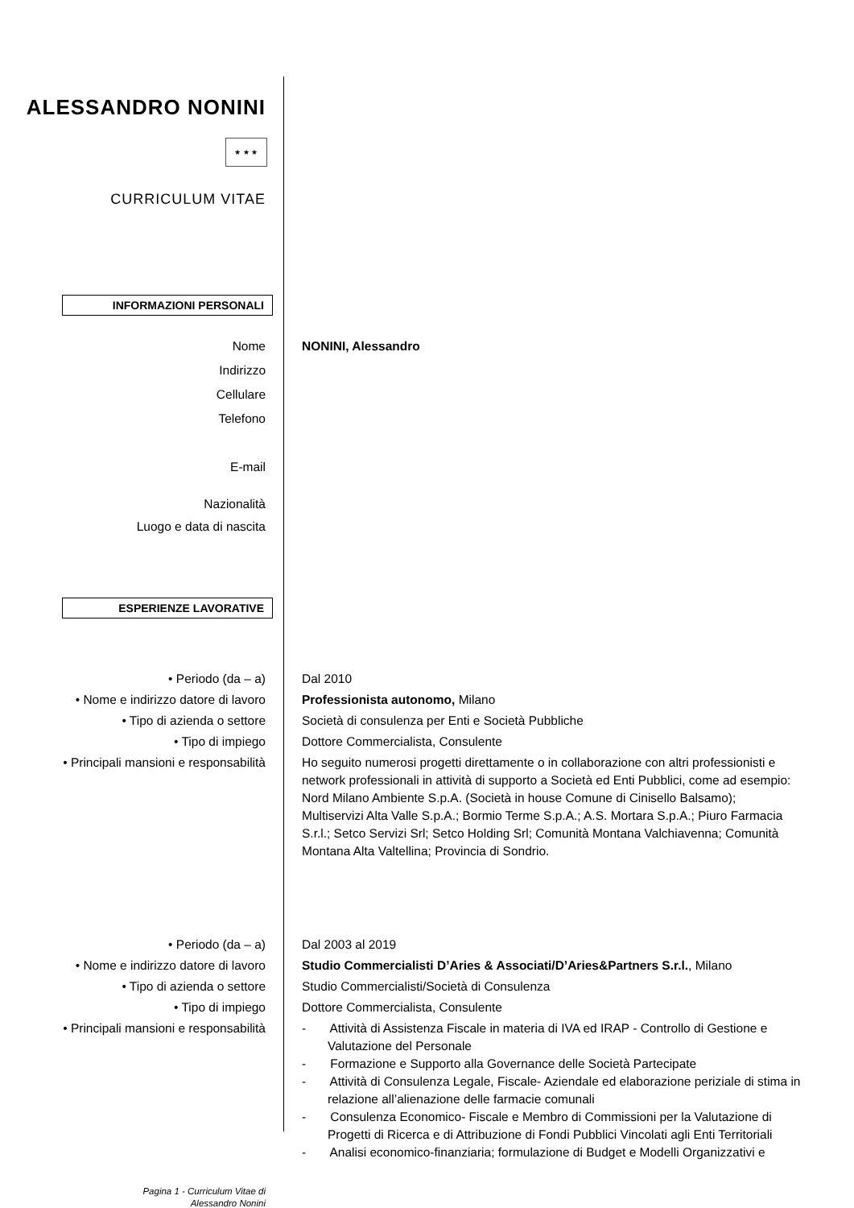ALESSANDRO NONINI
★ ★ ★
CURRICULUM VITAE
INFORMAZIONI PERSONALI
Nome NONINI, Alessandro
Indirizzo
Cellulare
Telefono
E-mail
Nazionalità
Luogo e data di nascita
ESPERIENZE LAVORATIVE
• Periodo (da – a) Dal 2010
• Nome e indirizzo datore di lavoro Professionista autonomo, Milano
• Tipo di azienda o settore Società di consulenza per Enti e Società Pubbliche
• Tipo di impiego Dottore Commercialista, Consulente
• Principali mansioni e responsabilità
Ho seguito numerosi progetti direttamente o in collaborazione con altri professionisti e network professionali in attività di supporto a Società ed Enti Pubblici, come ad esempio: Nord Milano Ambiente S.p.A. (Società in house Comune di Cinisello Balsamo); Multiservizi Alta Valle S.p.A.; Bormio Terme S.p.A.; A.S. Mortara S.p.A.; Piuro Farmacia S.r.l.; Setco Servizi Srl; Setco Holding Srl; Comunità Montana Valchiavenna; Comunità Montana Alta Valtellina; Provincia di Sondrio.
• Periodo (da – a) Dal 2003 al 2019
• Nome e indirizzo datore di lavoro Studio Commercialisti D’Aries & Associati/D’Aries&Partners S.r.l., Milano
• Tipo di azienda o settore Studio Commercialisti/Società di Consulenza
• Tipo di impiego Dottore Commercialista, Consulente
• Principali mansioni e responsabilità
- Attività di Assistenza Fiscale in materia di IVA ed IRAP - Controllo di Gestione e Valutazione del Personale
- Formazione e Supporto alla Governance delle Società Partecipate
- Attività di Consulenza Legale, Fiscale- Aziendale ed elaborazione periziale di stima in relazione all’alienazione delle farmacie comunali
- Consulenza Economico- Fiscale e Membro di Commissioni per la Valutazione di Progetti di Ricerca e di Attribuzione di Fondi Pubblici Vincolati agli Enti Territoriali
- Analisi economico-finanziaria; formulazione di Budget e Modelli Organizzativi e
Pagina 1 - Curriculum Vitae di
Alessandro Nonini